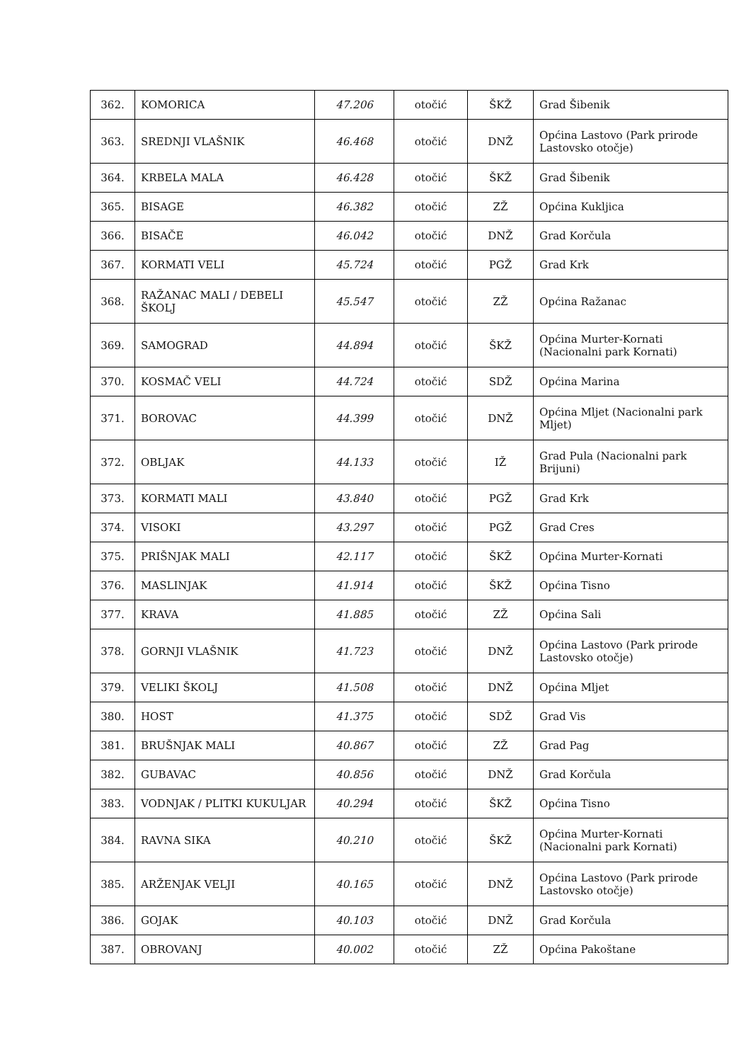| 362. | KOMORICA | 47.206 | otočić | ŠKŽ | Grad Šibenik |
| 363. | SREDNJI VLAŠNIK | 46.468 | otočić | DNŽ | Općina Lastovo (Park prirode Lastovsko otočje) |
| 364. | KRBELA MALA | 46.428 | otočić | ŠKŽ | Grad Šibenik |
| 365. | BISAGE | 46.382 | otočić | ZŽ | Općina Kukljica |
| 366. | BISAČE | 46.042 | otočić | DNŽ | Grad Korčula |
| 367. | KORMATI VELI | 45.724 | otočić | PGŽ | Grad Krk |
| 368. | RAŽANAC MALI / DEBELI ŠKOLJ | 45.547 | otočić | ZŽ | Općina Ražanac |
| 369. | SAMOGRAD | 44.894 | otočić | ŠKŽ | Općina Murter-Kornati (Nacionalni park Kornati) |
| 370. | KOSMAČ VELI | 44.724 | otočić | SDŽ | Općina Marina |
| 371. | BOROVAC | 44.399 | otočić | DNŽ | Općina Mljet (Nacionalni park Mljet) |
| 372. | OBLJAK | 44.133 | otočić | IŽ | Grad Pula (Nacionalni park Brijuni) |
| 373. | KORMATI MALI | 43.840 | otočić | PGŽ | Grad Krk |
| 374. | VISOKI | 43.297 | otočić | PGŽ | Grad Cres |
| 375. | PRIŠNJAK MALI | 42.117 | otočić | ŠKŽ | Općina Murter-Kornati |
| 376. | MASLINJAK | 41.914 | otočić | ŠKŽ | Općina Tisno |
| 377. | KRAVA | 41.885 | otočić | ZŽ | Općina Sali |
| 378. | GORNJI VLAŠNIK | 41.723 | otočić | DNŽ | Općina Lastovo (Park prirode Lastovsko otočje) |
| 379. | VELIKI ŠKOLJ | 41.508 | otočić | DNŽ | Općina Mljet |
| 380. | HOST | 41.375 | otočić | SDŽ | Grad Vis |
| 381. | BRUŠNJAK MALI | 40.867 | otočić | ZŽ | Grad Pag |
| 382. | GUBAVAC | 40.856 | otočić | DNŽ | Grad Korčula |
| 383. | VODNJAK / PLITKI KUKULJAR | 40.294 | otočić | ŠKŽ | Općina Tisno |
| 384. | RAVNA SIKA | 40.210 | otočić | ŠKŽ | Općina Murter-Kornati (Nacionalni park Kornati) |
| 385. | ARŽENJAK VELJI | 40.165 | otočić | DNŽ | Općina Lastovo (Park prirode Lastovsko otočje) |
| 386. | GOJAK | 40.103 | otočić | DNŽ | Grad Korčula |
| 387. | OBROVANJ | 40.002 | otočić | ZŽ | Općina Pakoštane |